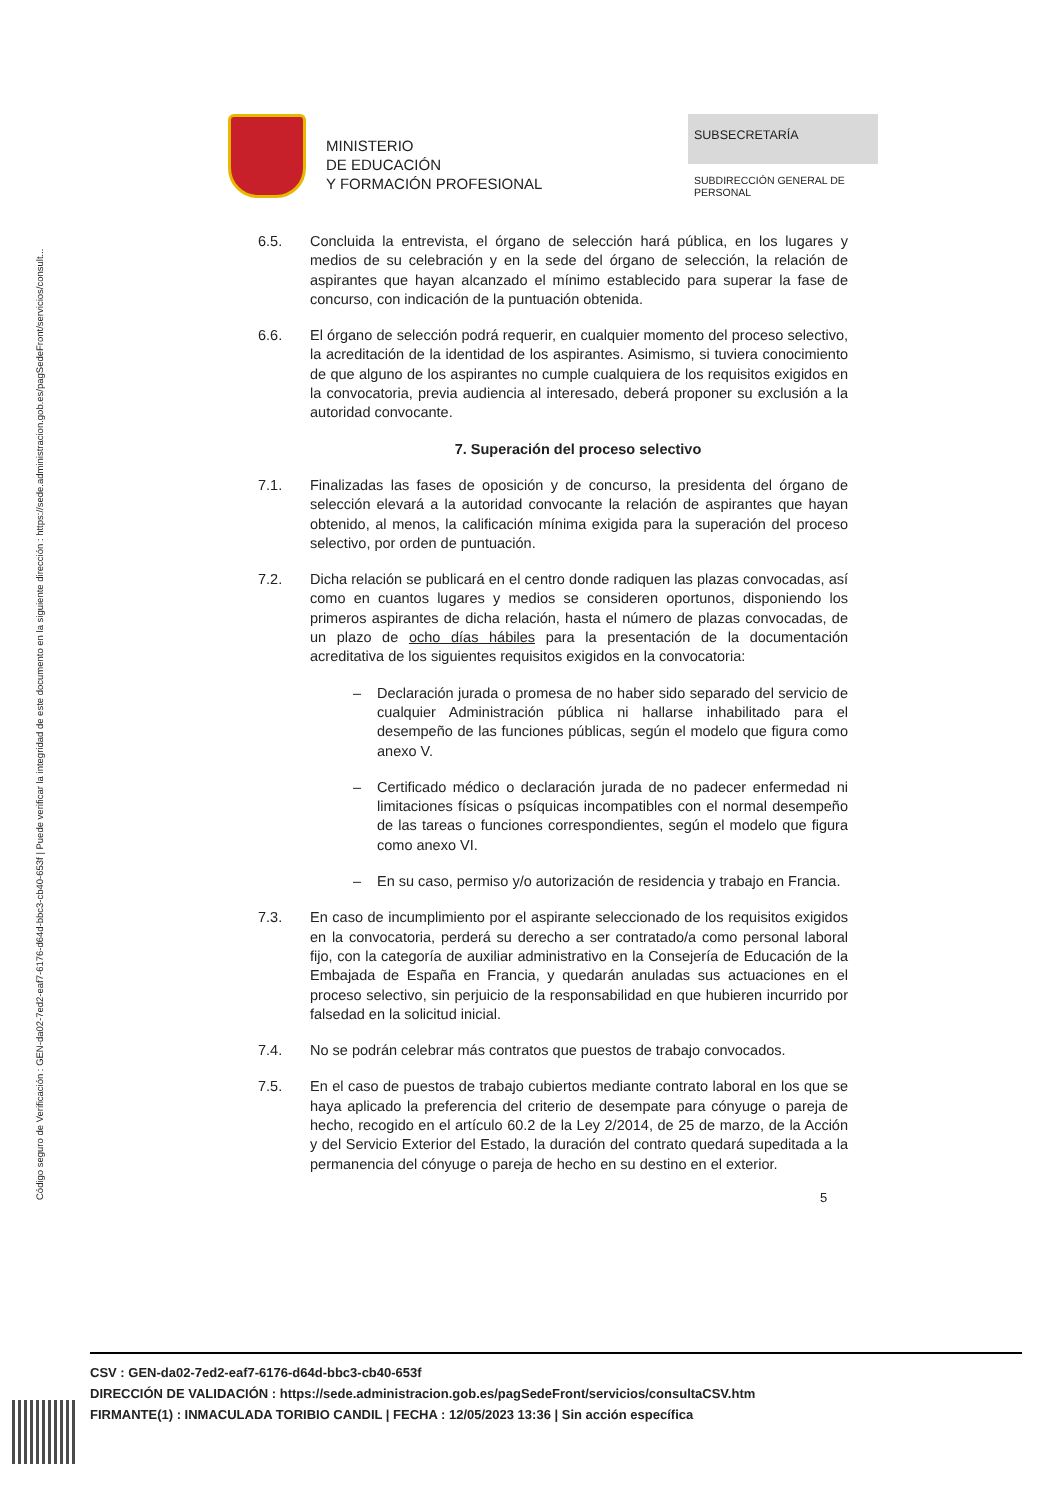Código seguro de Verificación : GEN-da02-7ed2-eaf7-6176-d64d-bbc3-cb40-653f | Puede verificar la integridad de este documento en la siguiente dirección : https://sede.administracion.gob.es/pagSedeFront/servicios/consult...
MINISTERIO
DE EDUCACIÓN
Y FORMACIÓN PROFESIONAL
SUBSECRETARÍA
SUBDIRECCIÓN GENERAL DE PERSONAL
6.5. Concluida la entrevista, el órgano de selección hará pública, en los lugares y medios de su celebración y en la sede del órgano de selección, la relación de aspirantes que hayan alcanzado el mínimo establecido para superar la fase de concurso, con indicación de la puntuación obtenida.
6.6. El órgano de selección podrá requerir, en cualquier momento del proceso selectivo, la acreditación de la identidad de los aspirantes. Asimismo, si tuviera conocimiento de que alguno de los aspirantes no cumple cualquiera de los requisitos exigidos en la convocatoria, previa audiencia al interesado, deberá proponer su exclusión a la autoridad convocante.
7. Superación del proceso selectivo
7.1. Finalizadas las fases de oposición y de concurso, la presidenta del órgano de selección elevará a la autoridad convocante la relación de aspirantes que hayan obtenido, al menos, la calificación mínima exigida para la superación del proceso selectivo, por orden de puntuación.
7.2. Dicha relación se publicará en el centro donde radiquen las plazas convocadas, así como en cuantos lugares y medios se consideren oportunos, disponiendo los primeros aspirantes de dicha relación, hasta el número de plazas convocadas, de un plazo de ocho días hábiles para la presentación de la documentación acreditativa de los siguientes requisitos exigidos en la convocatoria:
– Declaración jurada o promesa de no haber sido separado del servicio de cualquier Administración pública ni hallarse inhabilitado para el desempeño de las funciones públicas, según el modelo que figura como anexo V.
– Certificado médico o declaración jurada de no padecer enfermedad ni limitaciones físicas o psíquicas incompatibles con el normal desempeño de las tareas o funciones correspondientes, según el modelo que figura como anexo VI.
– En su caso, permiso y/o autorización de residencia y trabajo en Francia.
7.3. En caso de incumplimiento por el aspirante seleccionado de los requisitos exigidos en la convocatoria, perderá su derecho a ser contratado/a como personal laboral fijo, con la categoría de auxiliar administrativo en la Consejería de Educación de la Embajada de España en Francia, y quedarán anuladas sus actuaciones en el proceso selectivo, sin perjuicio de la responsabilidad en que hubieren incurrido por falsedad en la solicitud inicial.
7.4. No se podrán celebrar más contratos que puestos de trabajo convocados.
7.5. En el caso de puestos de trabajo cubiertos mediante contrato laboral en los que se haya aplicado la preferencia del criterio de desempate para cónyuge o pareja de hecho, recogido en el artículo 60.2 de la Ley 2/2014, de 25 de marzo, de la Acción y del Servicio Exterior del Estado, la duración del contrato quedará supeditada a la permanencia del cónyuge o pareja de hecho en su destino en el exterior.
5
CSV : GEN-da02-7ed2-eaf7-6176-d64d-bbc3-cb40-653f
DIRECCIÓN DE VALIDACIÓN : https://sede.administracion.gob.es/pagSedeFront/servicios/consultaCSV.htm
FIRMANTE(1) : INMACULADA TORIBIO CANDIL | FECHA : 12/05/2023 13:36 | Sin acción específica